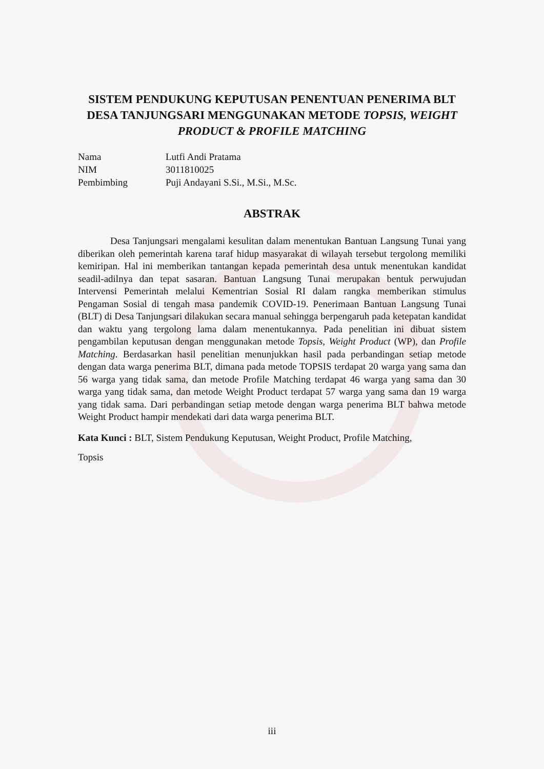SISTEM PENDUKUNG KEPUTUSAN PENENTUAN PENERIMA BLT DESA TANJUNGSARI MENGGUNAKAN METODE TOPSIS, WEIGHT PRODUCT & PROFILE MATCHING
| Nama | Lutfi Andi Pratama |
| NIM | 3011810025 |
| Pembimbing | Puji Andayani S.Si., M.Si., M.Sc. |
ABSTRAK
Desa Tanjungsari mengalami kesulitan dalam menentukan Bantuan Langsung Tunai yang diberikan oleh pemerintah karena taraf hidup masyarakat di wilayah tersebut tergolong memiliki kemiripan. Hal ini memberikan tantangan kepada pemerintah desa untuk menentukan kandidat seadil-adilnya dan tepat sasaran. Bantuan Langsung Tunai merupakan bentuk perwujudan Intervensi Pemerintah melalui Kementrian Sosial RI dalam rangka memberikan stimulus Pengaman Sosial di tengah masa pandemik COVID-19. Penerimaan Bantuan Langsung Tunai (BLT) di Desa Tanjungsari dilakukan secara manual sehingga berpengaruh pada ketepatan kandidat dan waktu yang tergolong lama dalam menentukannya. Pada penelitian ini dibuat sistem pengambilan keputusan dengan menggunakan metode Topsis, Weight Product (WP), dan Profile Matching. Berdasarkan hasil penelitian menunjukkan hasil pada perbandingan setiap metode dengan data warga penerima BLT, dimana pada metode TOPSIS terdapat 20 warga yang sama dan 56 warga yang tidak sama, dan metode Profile Matching terdapat 46 warga yang sama dan 30 warga yang tidak sama, dan metode Weight Product terdapat 57 warga yang sama dan 19 warga yang tidak sama. Dari perbandingan setiap metode dengan warga penerima BLT bahwa metode Weight Product hampir mendekati dari data warga penerima BLT.
Kata Kunci : BLT, Sistem Pendukung Keputusan, Weight Product, Profile Matching,
Topsis
iii